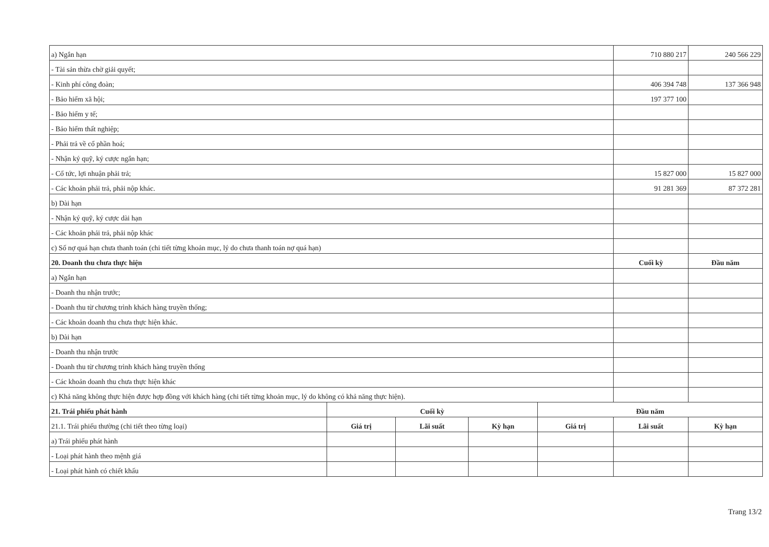| a) Ngắn hạn | | | | | 710 880 217 | 240 566 229 |
| - Tài sản thừa chờ giải quyết; | | | | | | |
| - Kinh phí công đoàn; | | | | | 406 394 748 | 137 366 948 |
| - Bảo hiểm xã hội; | | | | | 197 377 100 | |
| - Bảo hiểm y tế; | | | | | | |
| - Bảo hiểm thất nghiệp; | | | | | | |
| - Phải trả về cổ phần hoá; | | | | | | |
| - Nhận ký quỹ, ký cược ngắn hạn; | | | | | | |
| - Cổ tức, lợi nhuận phải trả; | | | | | 15 827 000 | 15 827 000 |
| - Các khoản phải trả, phải nộp khác. | | | | | 91 281 369 | 87 372 281 |
| b) Dài hạn | | | | | | |
| - Nhận ký quỹ, ký cược dài hạn | | | | | | |
| - Các khoản phải trả, phải nộp khác | | | | | | |
| c) Số nợ quá hạn chưa thanh toán (chi tiết từng khoản mục, lý do chưa thanh toán nợ quá hạn) | | | | | | |
| 20. Doanh thu chưa thực hiện | | | | | Cuối kỳ | Đầu năm |
| a) Ngắn hạn | | | | | | |
| - Doanh thu nhận trước; | | | | | | |
| - Doanh thu từ chương trình khách hàng truyền thống; | | | | | | |
| - Các khoản doanh thu chưa thực hiện khác. | | | | | | |
| b) Dài hạn | | | | | | |
| - Doanh thu nhận trước | | | | | | |
| - Doanh thu từ chương trình khách hàng truyền thống | | | | | | |
| - Các khoản doanh thu chưa thực hiện khác | | | | | | |
| c) Khả năng không thực hiện được hợp đồng với khách hàng (chi tiết từng khoản mục, lý do không có khả năng thực hiện). | | | | | | |
| 21. Trái phiếu phát hành | Cuối kỳ | | | Đầu năm | | |
| 21.1. Trái phiếu thường (chi tiết theo từng loại) | Giá trị | Lãi suất | Kỳ hạn | Giá trị | Lãi suất | Kỳ hạn |
| a) Trái phiếu phát hành | | | | | | |
| - Loại phát hành theo mệnh giá | | | | | | |
| - Loại phát hành có chiết khấu | | | | | | |
Trang 13/2